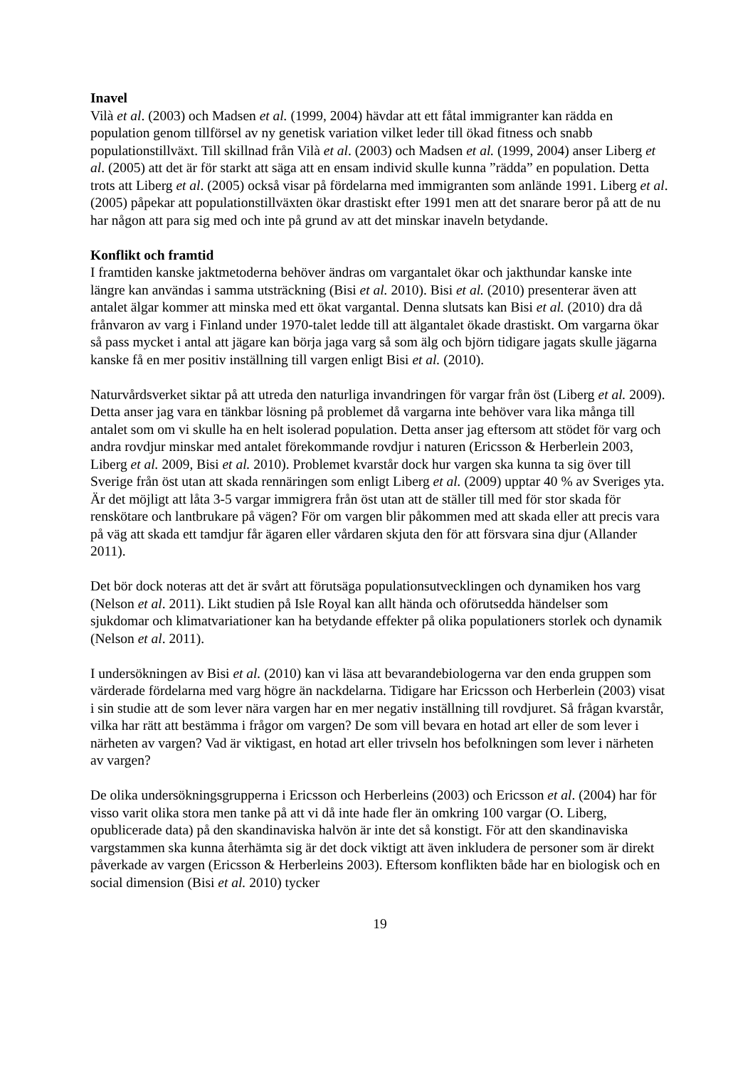Inavel
Vilà et al. (2003) och Madsen et al. (1999, 2004) hävdar att ett fåtal immigranter kan rädda en population genom tillförsel av ny genetisk variation vilket leder till ökad fitness och snabb populationstillväxt. Till skillnad från Vilà et al. (2003) och Madsen et al. (1999, 2004) anser Liberg et al. (2005) att det är för starkt att säga att en ensam individ skulle kunna ”rädda” en population. Detta trots att Liberg et al. (2005) också visar på fördelarna med immigranten som anlände 1991. Liberg et al. (2005) påpekar att populationstillväxten ökar drastiskt efter 1991 men att det snarare beror på att de nu har någon att para sig med och inte på grund av att det minskar inaveln betydande.
Konflikt och framtid
I framtiden kanske jaktmetoderna behöver ändras om vargantalet ökar och jakthundar kanske inte längre kan användas i samma utsträckning (Bisi et al. 2010). Bisi et al. (2010) presenterar även att antalet älgar kommer att minska med ett ökat vargantal. Denna slutsats kan Bisi et al. (2010) dra då frånvaron av varg i Finland under 1970-talet ledde till att älgantalet ökade drastiskt. Om vargarna ökar så pass mycket i antal att jägare kan börja jaga varg så som älg och björn tidigare jagats skulle jägarna kanske få en mer positiv inställning till vargen enligt Bisi et al. (2010).
Naturvårdsverket siktar på att utreda den naturliga invandringen för vargar från öst (Liberg et al. 2009). Detta anser jag vara en tänkbar lösning på problemet då vargarna inte behöver vara lika många till antalet som om vi skulle ha en helt isolerad population. Detta anser jag eftersom att stödet för varg och andra rovdjur minskar med antalet förekommande rovdjur i naturen (Ericsson & Herberlein 2003, Liberg et al. 2009, Bisi et al. 2010). Problemet kvarstår dock hur vargen ska kunna ta sig över till Sverige från öst utan att skada rennäringen som enligt Liberg et al. (2009) upptar 40 % av Sveriges yta. Är det möjligt att låta 3-5 vargar immigrera från öst utan att de ställer till med för stor skada för renskötare och lantbrukare på vägen? För om vargen blir påkommen med att skada eller att precis vara på väg att skada ett tamdjur får ägaren eller vårdaren skjuta den för att försvara sina djur (Allander 2011).
Det bör dock noteras att det är svårt att förutsäga populationsutvecklingen och dynamiken hos varg (Nelson et al. 2011). Likt studien på Isle Royal kan allt hända och oförutsedda händelser som sjukdomar och klimatvariationer kan ha betydande effekter på olika populationers storlek och dynamik (Nelson et al. 2011).
I undersökningen av Bisi et al. (2010) kan vi läsa att bevarandebiologerna var den enda gruppen som värderade fördelarna med varg högre än nackdelarna. Tidigare har Ericsson och Herberlein (2003) visat i sin studie att de som lever nära vargen har en mer negativ inställning till rovdjuret. Så frågan kvarstår, vilka har rätt att bestämma i frågor om vargen? De som vill bevara en hotad art eller de som lever i närheten av vargen? Vad är viktigast, en hotad art eller trivseln hos befolkningen som lever i närheten av vargen?
De olika undersökningsgrupperna i Ericsson och Herberleins (2003) och Ericsson et al. (2004) har för visso varit olika stora men tanke på att vi då inte hade fler än omkring 100 vargar (O. Liberg, opublicerade data) på den skandinaviska halvön är inte det så konstigt. För att den skandinaviska vargstammen ska kunna återhämta sig är det dock viktigt att även inkludera de personer som är direkt påverkade av vargen (Ericsson & Herberleins 2003). Eftersom konflikten både har en biologisk och en social dimension (Bisi et al. 2010) tycker
19